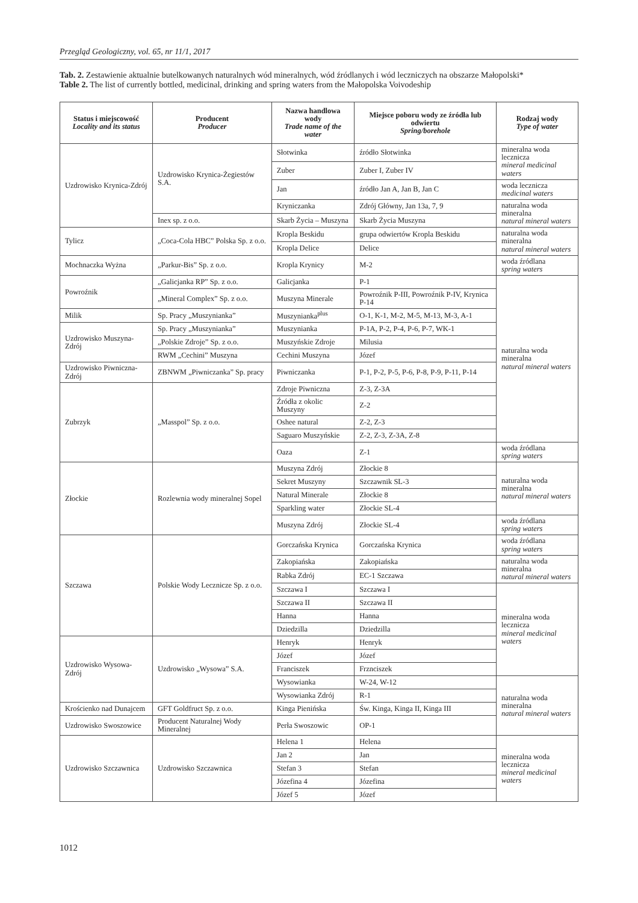Przegląd Geologiczny, vol. 65, nr 11/1, 2017
Tab. 2. Zestawienie aktualnie butelkowanych naturalnych wód mineralnych, wód źródlanych i wód leczniczych na obszarze Małopolski*
Table 2. The list of currently bottled, medicinal, drinking and spring waters from the Małopolska Voivodeship
| Status i miejscowość Locality and its status | Producent Producer | Nazwa handlowa wody Trade name of the water | Miejsce poboru wody ze źródła lub odwiertu Spring/borehole | Rodzaj wody Type of water |
| --- | --- | --- | --- | --- |
| Uzdrowisko Krynica-Zdrój | Uzdrowisko Krynica-Żegiestów S.A. | Słotwinka | źródło Słotwinka | mineralna woda lecznicza mineral medicinal waters |
| | | Zuber | Zuber I, Zuber IV | |
| | | Jan | źródło Jan A, Jan B, Jan C | woda lecznicza medicinal waters |
| | | Kryniczanka | Zdrój Główny, Jan 13a, 7, 9 | naturalna woda mineralna natural mineral waters |
| | Inex sp. z o.o. | Skarb Życia – Muszyna | Skarb Życia Muszyna | |
| Tylicz | „Coca-Cola HBC” Polska Sp. z o.o. | Kropla Beskidu | grupa odwiertów Kropla Beskidu | naturalna woda mineralna natural mineral waters |
| | | Kropla Delice | Delice | |
| Mochnaczka Wyżna | „Parkur-Bis” Sp. z o.o. | Kropla Krynicy | M-2 | woda źródlana spring waters |
| Powroźnik | „Galicjanka RP” Sp. z o.o. | Galicjanka | P-1 | naturalna woda mineralna natural mineral waters |
| | „Mineral Complex” Sp. z o.o. | Muszyna Minerale | Powroźnik P-III, Powroźnik P-IV, Krynica P-14 | |
| Milik | Sp. Pracy „Muszynianka” | Muszynianka<sup>plus</sup> | O-1, K-1, M-2, M-5, M-13, M-3, A-1 | |
| Uzdrowisko Muszyna-Zdrój | Sp. Pracy „Muszynianka” | Muszynianka | P-1A, P-2, P-4, P-6, P-7, WK-1 | |
| | „Polskie Zdroje” Sp. z o.o. | Muszyńskie Zdroje | Milusia | |
| | RWM „Cechini” Muszyna | Cechini Muszyna | Józef | |
| Uzdrowisko Piwniczna-Zdrój | ZBNWM „Piwniczanka” Sp. pracy | Piwniczanka | P-1, P-2, P-5, P-6, P-8, P-9, P-11, P-14 | |
| Zubrzyk | „Masspol” Sp. z o.o. | Zdroje Piwniczna | Z-3, Z-3A | |
| | | Źródła z okolic Muszyny | Z-2 | |
| | | Oshee natural | Z-2, Z-3 | |
| | | Saguaro Muszyńskie | Z-2, Z-3, Z-3A, Z-8 | |
| | | Oaza | Z-1 | woda źródlana spring waters |
| Złockie | Rozlewnia wody mineralnej Sopel | Muszyna Zdrój | Złockie 8 | naturalna woda mineralna natural mineral waters |
| | | Sekret Muszyny | Szczawnik SL-3 | |
| | | Natural Minerale | Złockie 8 | |
| | | Sparkling water | Złockie SL-4 | |
| | | Muszyna Zdrój | Złockie SL-4 | woda źródlana spring waters |
| Szczawa | Polskie Wody Lecznicze Sp. z o.o. | Gorczańska Krynica | Gorczańska Krynica | woda źródlana spring waters |
| | | Zakopiańska | Zakopiańska | naturalna woda mineralna natural mineral waters |
| | | Rabka Zdrój | EC-1 Szczawa | |
| | | Szczawa I | Szczawa I | mineralna woda lecznicza mineral medicinal waters |
| | | Szczawa II | Szczawa II | |
| | | Hanna | Hanna | |
| | | Dziedzilla | Dziedzilla | |
| Uzdrowisko Wysowa-Zdrój | Uzdrowisko „Wysowa” S.A. | Henryk | Henryk | |
| | | Józef | Józef | |
| | | Franciszek | Frznciszek | |
| | | Wysowianka | W-24, W-12 | naturalna woda mineralna natural mineral waters |
| | | Wysowianka Zdrój | R-1 | |
| Krościenko nad Dunajcem | GFT Goldfruct Sp. z o.o. | Kinga Pienińska | Św. Kinga, Kinga II, Kinga III | |
| Uzdrowisko Swoszowice | Producent Naturalnej Wody Mineralnej | Perła Swoszowic | OP-1 | |
| Uzdrowisko Szczawnica | Uzdrowisko Szczawnica | Helena 1 | Helena | mineralna woda lecznicza mineral medicinal waters |
| | | Jan 2 | Jan | |
| | | Stefan 3 | Stefan | |
| | | Józefina 4 | Józefina | |
| | | Józef 5 | Józef | |
1012